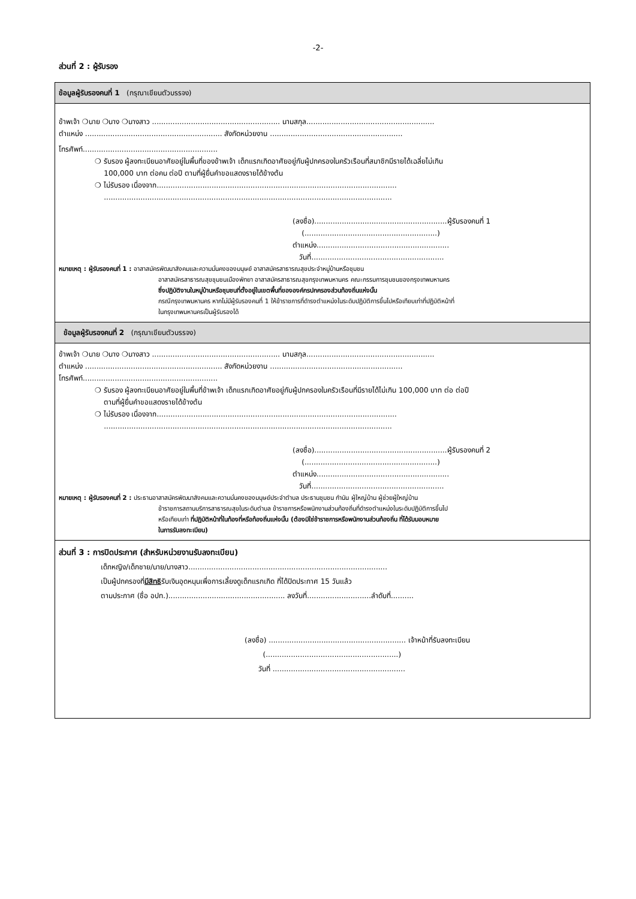-2-
ส่วนที่ 2 : ผู้รับรอง
ข้อมูลผู้รับรองคนที่ 1 (กรุณาเขียนตัวบรรจง)
ข้าพเจ้า ❍นาย ❍นาง ❍นางสาว ........................................................ นามสกุล........................................................
ตำแหน่ง ............................................................ สังกัดหน่วยงาน ..........................................................
โทรศัพท์...........................................................
❍ รับรอง ผู้ลงทะเบียนอาศัยอยู่ในพื้นที่ของข้าพเจ้า เด็กแรกเกิดอาศัยอยู่กับผู้ปกครองในครัวเรือนที่สมาชิกมีรายได้เฉลี่ยไม่เกิน
100,000 บาท ต่อคน ต่อปี ตามที่ผู้ยื่นคำขอแสดงรายได้ข้างต้น
❍ ไม่รับรอง เนื่องจาก.........................................................................................................
..............................................................................................................................
(ลงชื่อ)..........................................................ผู้รับรองคนที่ 1
(..........................................................)
ตำแหน่ง..........................................................
วันที่..........................................................
หมายเหตุ : ผู้รับรองคนที่ 1 : อาสาสมัครพัฒนาสังคมและความมั่นคงของมนุษย์ อาสาสมัครสาธารณสุขประจำหมู่บ้านหรือชุมชน
อาสาสมัครสาธารณสุขชุมชนเมืองพัทยา อาสาสมัครสาธารณสุขกรุงเทพมหานคร คณะกรรมการชุมชนของกรุงเทพมหานคร
ซึ่งปฏิบัติงานในหมู่บ้านหรือชุมชนที่ตั้งอยู่ในเขตพื้นที่ขององค์กรปกครองส่วนท้องถิ่นแห่งนั้น
กรณีกรุงเทพมหานคร หากไม่มีผู้รับรองคนที่ 1 ให้ข้าราชการที่ดำรงตำแหน่งในระดับปฏิบัติการขึ้นไปหรือเทียบเท่าที่ปฏิบัติหน้าที่
ในกรุงเทพมหานครเป็นผู้รับรองได้
ข้อมูลผู้รับรองคนที่ 2 (กรุณาเขียนตัวบรรจง)
ข้าพเจ้า ❍นาย ❍นาง ❍นางสาว ........................................................ นามสกุล........................................................
ตำแหน่ง ............................................................ สังกัดหน่วยงาน ..........................................................
โทรศัพท์...........................................................
❍ รับรอง ผู้ลงทะเบียนอาศัยอยู่ในพื้นที่ข้าพเจ้า เด็กแรกเกิดอาศัยอยู่กับผู้ปกครองในครัวเรือนที่มีรายได้ไม่เกิน 100,000 บาท ต่อ ต่อปี
ตามที่ผู้ยื่นคำขอแสดงรายได้ข้างต้น
❍ ไม่รับรอง เนื่องจาก.........................................................................................................
..............................................................................................................................
(ลงชื่อ)..........................................................ผู้รับรองคนที่ 2
(..........................................................)
ตำแหน่ง..........................................................
วันที่..........................................................
หมายเหตุ : ผู้รับรองคนที่ 2 : ประธานอาสาสมัครพัฒนาสังคมและความมั่นคงของมนุษย์ประจำตำบล ประธานชุมชน กำนัน ผู้ใหญ่บ้าน ผู้ช่วยผู้ใหญ่บ้าน
ข้าราชการสถานบริการสาธารณสุขในระดับตำบล ข้าราชการหรือพนักงานส่วนท้องถิ่นที่ดำรงตำแหน่งในระดับปฏิบัติการขึ้นไป
หรือเทียบเท่า ที่ปฏิบัติหน้าที่ในท้องที่หรือท้องถิ่นแห่งนั้น (ต้องมิใช่ข้าราชการหรือพนักงานส่วนท้องถิ่น ที่ได้รับมอบหมาย
ในการรับลงทะเบียน)
ส่วนที่ 3 : การปิดประกาศ (สำหรับหน่วยงานรับลงทะเบียน)
เด็กหญิง/เด็กชาย/นาย/นางสาว.......................................................................................
เป็นผู้ปกครองที่มีสิทธิรับเงินอุดหนุนเพื่อการเลี้ยงดูเด็กแรกเกิด ที่ได้ปิดประกาศ 15 วันแล้ว
ตามประกาศ (ชื่อ อปท.)................................................... ลงวันที่............................ลำดับที่..........
(ลงชื่อ) ............................................................ เจ้าหน้าที่รับลงทะเบียน
(..........................................................)
วันที่ ..........................................................